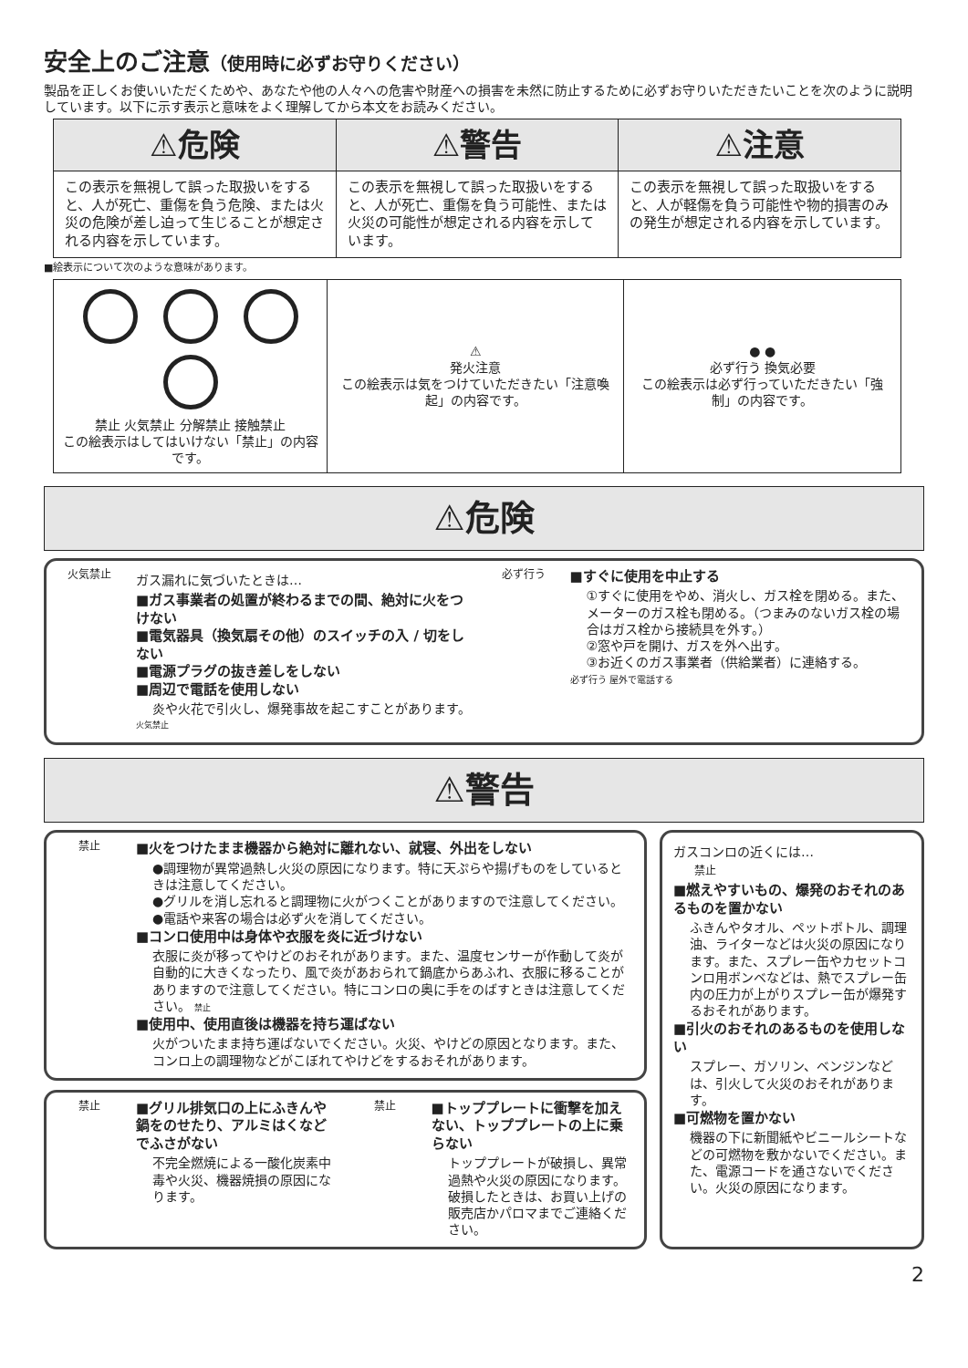安全上のご注意（使用時に必ずお守りください）
製品を正しくお使いいただくためや、あなたや他の人々への危害や財産への損害を未然に防止するために必ずお守りいただきたいことを次のように説明しています。以下に示す表示と意味をよく理解してから本文をお読みください。
| ⚠危険 | ⚠警告 | ⚠注意 |
| --- | --- | --- |
| この表示を無視して誤った取扱いをすると、人が死亡、重傷を負う危険、または火災の危険が差し迫って生じることが想定される内容を示しています。 | この表示を無視して誤った取扱いをすると、人が死亡、重傷を負う可能性、または火災の可能性が想定される内容を示しています。 | この表示を無視して誤った取扱いをすると、人が軽傷を負う可能性や物的損害のみの発生が想定される内容を示しています。 |
■絵表示について次のような意味があります。
| 禁止 火気禁止 分解禁止 接触禁止 この絵表示はしてはいけない「禁止」の内容です。 | ⚠ 発火注意 この絵表示は気をつけていただきたい「注意喚起」の内容です。 | ● ● 必ず行う 換気必要 この絵表示は必ず行っていただきたい「強制」の内容です。 |
⚠危険
火気禁止
ガス漏れに気づいたときは…
■ガス事業者の処置が終わるまでの間、絶対に火をつけない
■電気器具（換気扇その他）のスイッチの入 / 切をしない
■電源プラグの抜き差しをしない
■周辺で電話を使用しない
炎や火花で引火し、爆発事故を起こすことがあります。
火気禁止
必ず行う
■すぐに使用を中止する
①すぐに使用をやめ、消火し、ガス栓を閉める。また、メーターのガス栓も閉める。（つまみのないガス栓の場合はガス栓から接続具を外す。）
②窓や戸を開け、ガスを外へ出す。
③お近くのガス事業者（供給業者）に連絡する。
必ず行う 屋外で電話する
⚠警告
禁止
■火をつけたまま機器から絶対に離れない、就寝、外出をしない
●調理物が異常過熱し火災の原因になります。特に天ぷらや揚げものをしているときは注意してください。
●グリルを消し忘れると調理物に火がつくことがありますので注意してください。
●電話や来客の場合は必ず火を消してください。
■コンロ使用中は身体や衣服を炎に近づけない
衣服に炎が移ってやけどのおそれがあります。また、温度センサーが作動して炎が自動的に大きくなったり、風で炎があおられて鍋底からあふれ、衣服に移ることがありますので注意してください。特にコンロの奥に手をのばすときは注意してください。 禁止
■使用中、使用直後は機器を持ち運ばない
火がついたまま持ち運ばないでください。火災、やけどの原因となります。また、コンロ上の調理物などがこぼれてやけどをするおそれがあります。
禁止
■グリル排気口の上にふきんや鍋をのせたり、アルミはくなどでふさがない
不完全燃焼による一酸化炭素中毒や火災、機器焼損の原因になります。
禁止
■トッププレートに衝撃を加えない、トッププレートの上に乗らない
トッププレートが破損し、異常過熱や火災の原因になります。破損したときは、お買い上げの販売店かパロマまでご連絡ください。
ガスコンロの近くには…
禁止
■燃えやすいもの、爆発のおそれのあるものを置かない
ふきんやタオル、ペットボトル、調理油、ライターなどは火災の原因になります。また、スプレー缶やカセットコンロ用ボンベなどは、熱でスプレー缶内の圧力が上がりスプレー缶が爆発するおそれがあります。
■引火のおそれのあるものを使用しない
スプレー、ガソリン、ベンジンなどは、引火して火災のおそれがあります。
■可燃物を置かない
機器の下に新聞紙やビニールシートなどの可燃物を敷かないでください。また、電源コードを通さないでください。火災の原因になります。
2